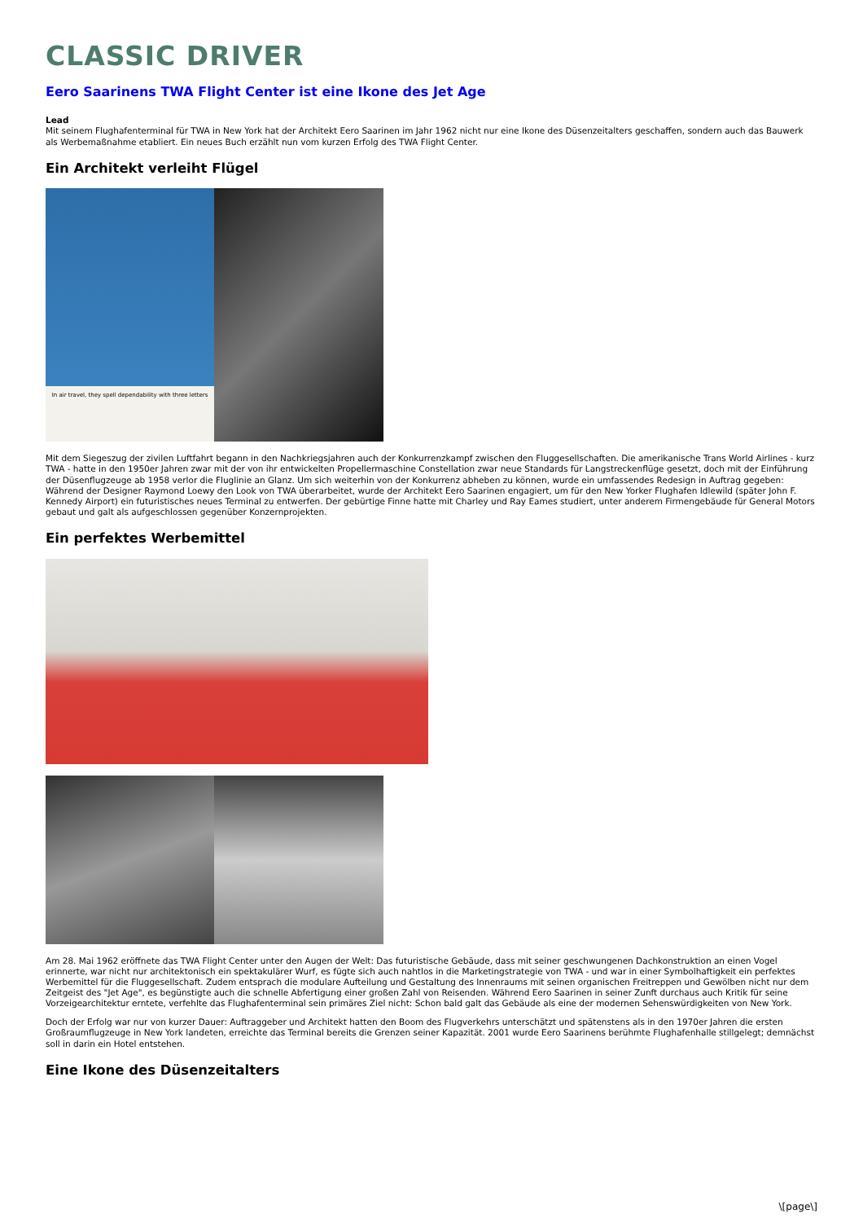CLASSIC DRIVER
Eero Saarinens TWA Flight Center ist eine Ikone des Jet Age
Lead
Mit seinem Flughafenterminal für TWA in New York hat der Architekt Eero Saarinen im Jahr 1962 nicht nur eine Ikone des Düsenzeitalters geschaffen, sondern auch das Bauwerk als Werbemaßnahme etabliert. Ein neues Buch erzählt nun vom kurzen Erfolg des TWA Flight Center.
Ein Architekt verleiht Flügel
In air travel, they spell dependability with three letters
Mit dem Siegeszug der zivilen Luftfahrt begann in den Nachkriegsjahren auch der Konkurrenzkampf zwischen den Fluggesellschaften. Die amerikanische Trans World Airlines - kurz TWA - hatte in den 1950er Jahren zwar mit der von ihr entwickelten Propellermaschine Constellation zwar neue Standards für Langstreckenflüge gesetzt, doch mit der Einführung der Düsenflugzeuge ab 1958 verlor die Fluglinie an Glanz. Um sich weiterhin von der Konkurrenz abheben zu können, wurde ein umfassendes Redesign in Auftrag gegeben: Während der Designer Raymond Loewy den Look von TWA überarbeitet, wurde der Architekt Eero Saarinen engagiert, um für den New Yorker Flughafen Idlewild (später John F. Kennedy Airport) ein futuristisches neues Terminal zu entwerfen. Der gebürtige Finne hatte mit Charley und Ray Eames studiert, unter anderem Firmengebäude für General Motors gebaut und galt als aufgeschlossen gegenüber Konzernprojekten.
Ein perfektes Werbemittel
Am 28. Mai 1962 eröffnete das TWA Flight Center unter den Augen der Welt: Das futuristische Gebäude, dass mit seiner geschwungenen Dachkonstruktion an einen Vogel erinnerte, war nicht nur architektonisch ein spektakulärer Wurf, es fügte sich auch nahtlos in die Marketingstrategie von TWA - und war in einer Symbolhaftigkeit ein perfektes Werbemittel für die Fluggesellschaft. Zudem entsprach die modulare Aufteilung und Gestaltung des Innenraums mit seinen organischen Freitreppen und Gewölben nicht nur dem Zeitgeist des "Jet Age", es begünstigte auch die schnelle Abfertigung einer großen Zahl von Reisenden. Während Eero Saarinen in seiner Zunft durchaus auch Kritik für seine Vorzeigearchitektur erntete, verfehlte das Flughafenterminal sein primäres Ziel nicht: Schon bald galt das Gebäude als eine der modernen Sehenswürdigkeiten von New York.
Doch der Erfolg war nur von kurzer Dauer: Auftraggeber und Architekt hatten den Boom des Flugverkehrs unterschätzt und spätenstens als in den 1970er Jahren die ersten Großraumflugzeuge in New York landeten, erreichte das Terminal bereits die Grenzen seiner Kapazität. 2001 wurde Eero Saarinens berühmte Flughafenhalle stillgelegt; demnächst soll in darin ein Hotel entstehen.
Eine Ikone des Düsenzeitalters
\[page\]